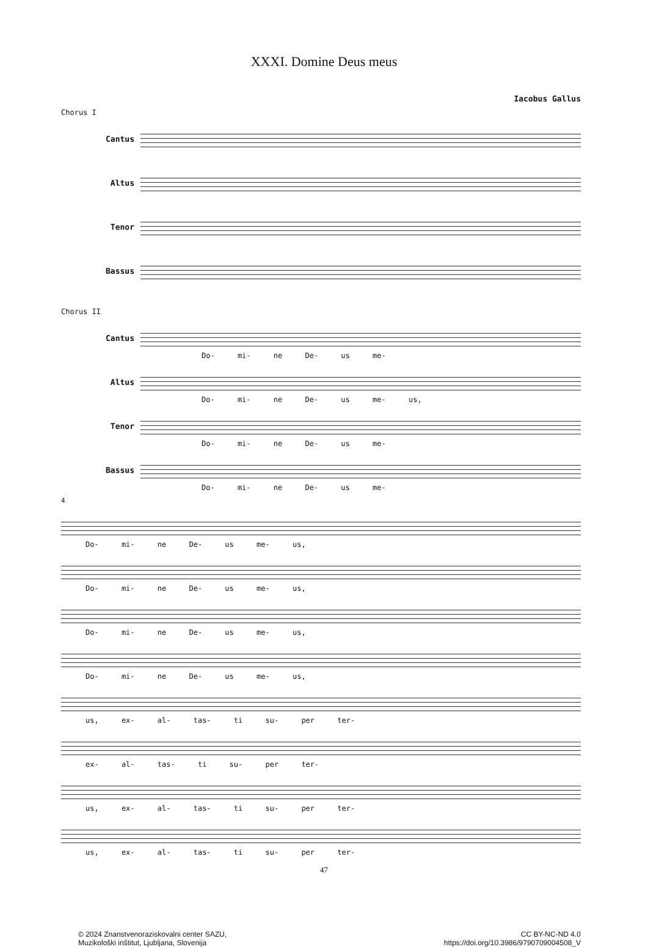XXXI. Domine Deus meus
Iacobus Gallus
Chorus I
Cantus
Altus
Tenor
Bassus
Chorus II
Cantus
Do- mi- ne De- us me-
Altus
Do- mi- ne De- us me- us,
Tenor
Do- mi- ne De- us me-
Bassus
Do- mi- ne De- us me-
4
Do- mi- ne De- us me- us,
Do- mi- ne De- us me- us,
Do- mi- ne De- us me- us,
Do- mi- ne De- us me- us,
us, ex- al- tas- ti su- per ter-
ex- al- tas- ti su- per ter-
us, ex- al- tas- ti su- per ter-
us, ex- al- tas- ti su- per ter-
47
© 2024 Znanstvenoraziskovalni center SAZU,
Muzikološki inštitut, Ljubljana, Slovenija
CC BY-NC-ND 4.0
https://doi.org/10.3986/9790709004508_V